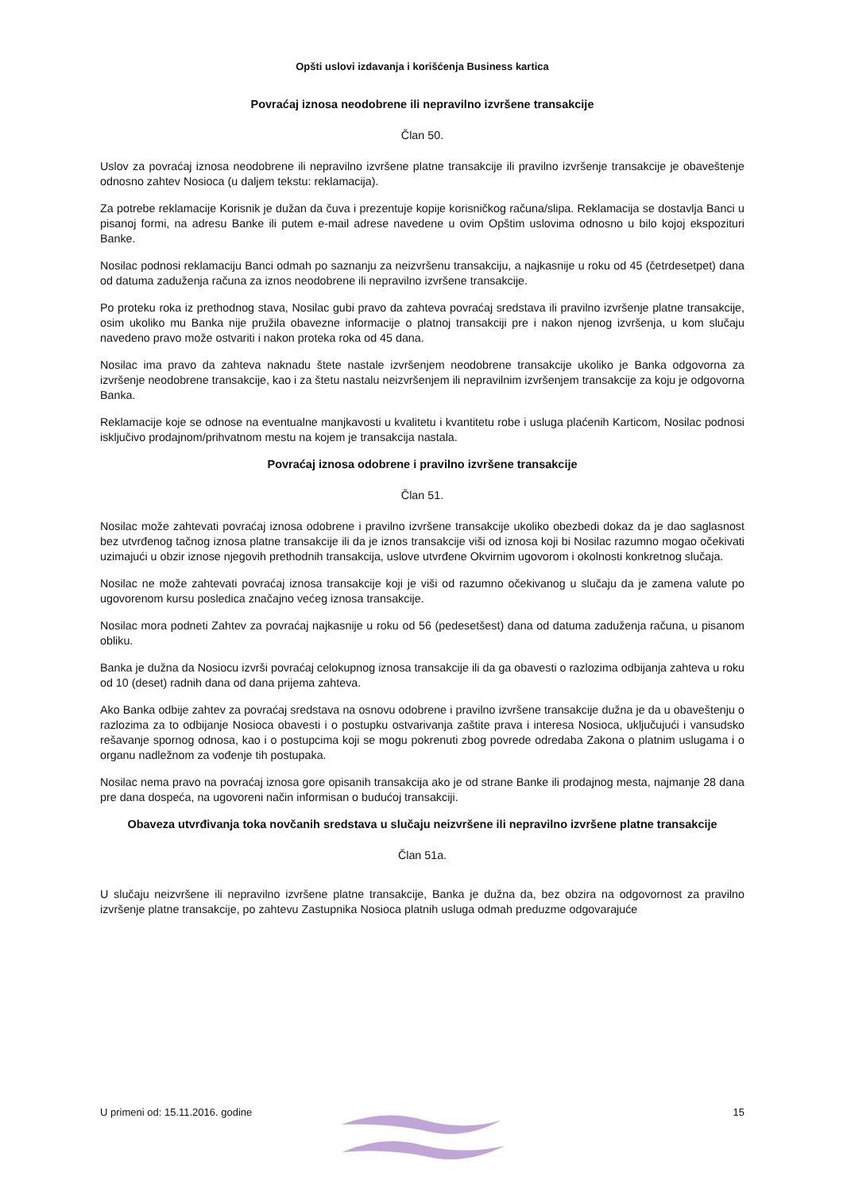Opšti uslovi izdavanja i korišćenja Business kartica
Povraćaj iznosa neodobrene ili nepravilno izvršene transakcije
Član 50.
Uslov za povraćaj iznosa neodobrene ili nepravilno izvršene platne transakcije ili pravilno izvršenje transakcije je obaveštenje odnosno zahtev Nosioca (u daljem tekstu: reklamacija).
Za potrebe reklamacije Korisnik je dužan da čuva i prezentuje kopije korisničkog računa/slipa. Reklamacija se dostavlja Banci u pisanoj formi, na adresu Banke ili putem e-mail adrese navedene u ovim Opštim uslovima odnosno u bilo kojoj ekspozituri Banke.
Nosilac podnosi reklamaciju Banci odmah po saznanju za neizvršenu transakciju, a najkasnije u roku od 45 (četrdesetpet) dana od datuma zaduženja računa za iznos neodobrene ili nepravilno izvršene transakcije.
Po proteku roka iz prethodnog stava, Nosilac gubi pravo da zahteva povraćaj sredstava ili pravilno izvršenje platne transakcije, osim ukoliko mu Banka nije pružila obavezne informacije o platnoj transakciji pre i nakon njenog izvršenja, u kom slučaju navedeno pravo može ostvariti i nakon proteka roka od 45 dana.
Nosilac ima pravo da zahteva naknadu štete nastale izvršenjem neodobrene transakcije ukoliko je Banka odgovorna za izvršenje neodobrene transakcije, kao i za štetu nastalu neizvršenjem ili nepravilnim izvršenjem transakcije za koju je odgovorna Banka.
Reklamacije koje se odnose na eventualne manjkavosti u kvalitetu i kvantitetu robe i usluga plaćenih Karticom, Nosilac podnosi isključivo prodajnom/prihvatnom mestu na kojem je transakcija nastala.
Povraćaj iznosa odobrene i pravilno izvršene transakcije
Član 51.
Nosilac može zahtevati povraćaj iznosa odobrene i pravilno izvršene transakcije ukoliko obezbedi dokaz da je dao saglasnost bez utvrđenog tačnog iznosa platne transakcije ili da je iznos transakcije viši od iznosa koji bi Nosilac razumno mogao očekivati uzimajući u obzir iznose njegovih prethodnih transakcija, uslove utvrđene Okvirnim ugovorom i okolnosti konkretnog slučaja.
Nosilac ne može zahtevati povraćaj iznosa transakcije koji je viši od razumno očekivanog u slučaju da je zamena valute po ugovorenom kursu posledica značajno većeg iznosa transakcije.
Nosilac mora podneti Zahtev za povraćaj najkasnije u roku od 56 (pedesetšest) dana od datuma zaduženja računa, u pisanom obliku.
Banka je dužna da Nosiocu izvrši povraćaj celokupnog iznosa transakcije ili da ga obavesti o razlozima odbijanja zahteva u roku od 10 (deset) radnih dana od dana prijema zahteva.
Ako Banka odbije zahtev za povraćaj sredstava na osnovu odobrene i pravilno izvršene transakcije dužna je da u obaveštenju o razlozima za to odbijanje Nosioca obavesti i o postupku ostvarivanja zaštite prava i interesa Nosioca, uključujući i vansudsko rešavanje spornog odnosa, kao i o postupcima koji se mogu pokrenuti zbog povrede odredaba Zakona o platnim uslugama i o organu nadležnom za vođenje tih postupaka.
Nosilac nema pravo na povraćaj iznosa gore opisanih transakcija ako je od strane Banke ili prodajnog mesta, najmanje 28 dana pre dana dospeća, na ugovoreni način informisan o budućoj transakciji.
Obaveza utvrđivanja toka novčanih sredstava u slučaju neizvršene ili nepravilno izvršene platne transakcije
Član 51a.
U slučaju neizvršene ili nepravilno izvršene platne transakcije, Banka je dužna da, bez obzira na odgovornost za pravilno izvršenje platne transakcije, po zahtevu Zastupnika Nosioca platnih usluga odmah preduzme odgovarajuće
U primeni od: 15.11.2016. godine 15